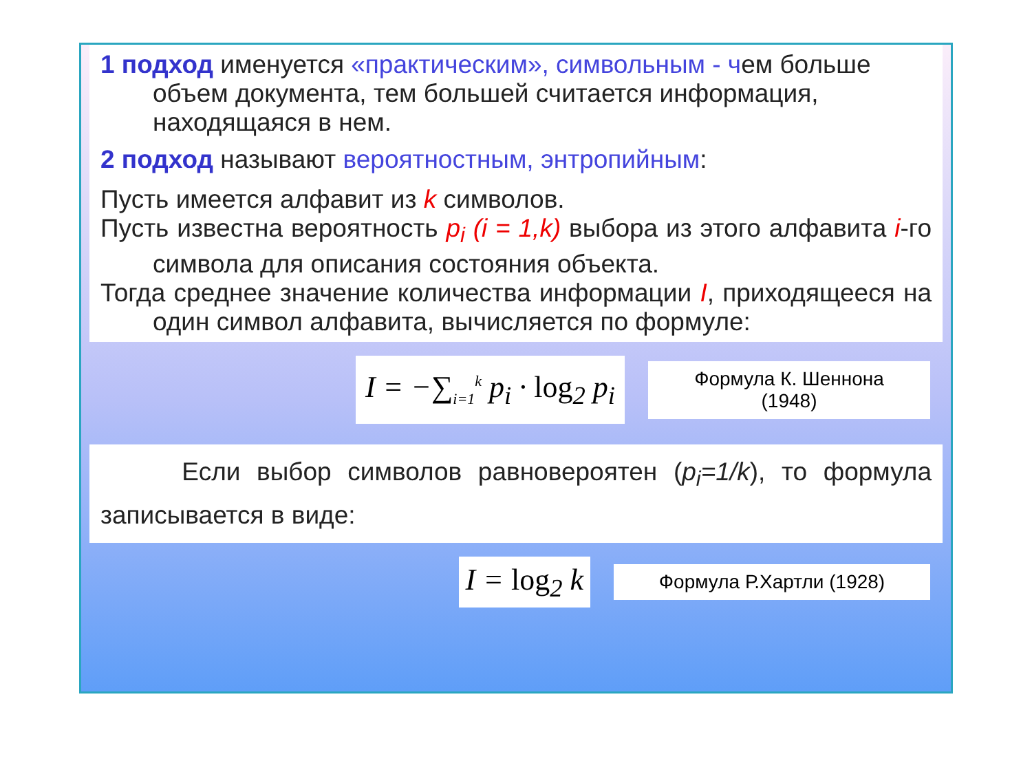1 подход именуется «практическим», символьным - чем больше объем документа, тем большей считается информация, находящаяся в нем.
2 подход называют вероятностным, энтропийным:
Пусть имеется алфавит из k символов.
Пусть известна вероятность p<sub>i</sub> (i = 1,k) выбора из этого алфавита i-го символа для описания состояния объекта.
Тогда среднее значение количества информации I, приходящееся на один символ алфавита, вычисляется по формуле:
I = −∑<sub>i=1</sub><sup>k</sup> p<sub>i</sub> · log<sub>2</sub> p<sub>i</sub>
Формула К. Шеннона (1948)
Если выбор символов равновероятен (p<sub>i</sub>=1/k), то формула записывается в виде:
I = log<sub>2</sub> k
Формула Р.Хартли (1928)